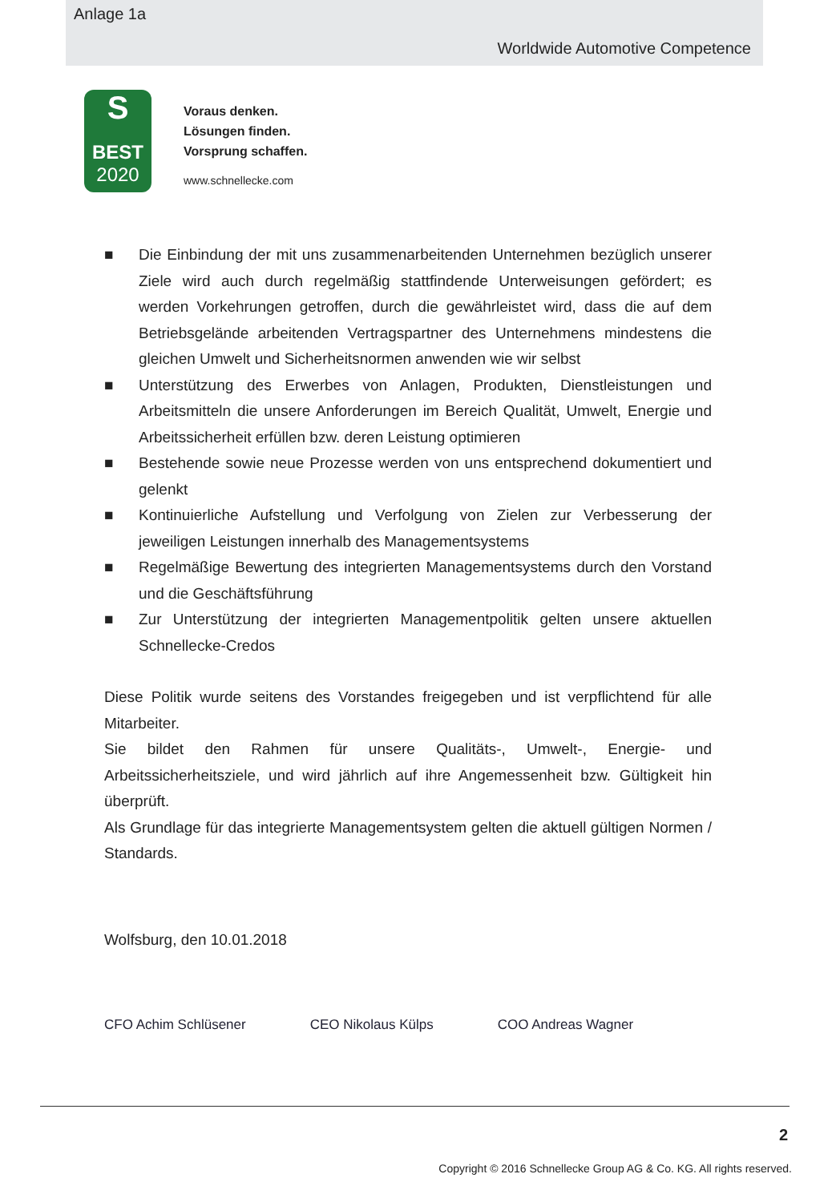Anlage 1a
Worldwide Automotive Competence
S
BEST
2020
Voraus denken.
Lösungen finden.
Vorsprung schaffen.
www.schnellecke.com
■ Die Einbindung der mit uns zusammenarbeitenden Unternehmen bezüglich unserer Ziele wird auch durch regelmäßig stattfindende Unterweisungen gefördert; es werden Vorkehrungen getroffen, durch die gewährleistet wird, dass die auf dem Betriebsgelände arbeitenden Vertragspartner des Unternehmens mindestens die gleichen Umwelt und Sicherheitsnormen anwenden wie wir selbst
■ Unterstützung des Erwerbes von Anlagen, Produkten, Dienstleistungen und Arbeitsmitteln die unsere Anforderungen im Bereich Qualität, Umwelt, Energie und Arbeitssicherheit erfüllen bzw. deren Leistung optimieren
■ Bestehende sowie neue Prozesse werden von uns entsprechend dokumentiert und gelenkt
■ Kontinuierliche Aufstellung und Verfolgung von Zielen zur Verbesserung der jeweiligen Leistungen innerhalb des Managementsystems
■ Regelmäßige Bewertung des integrierten Managementsystems durch den Vorstand und die Geschäftsführung
■ Zur Unterstützung der integrierten Managementpolitik gelten unsere aktuellen Schnellecke-Credos
Diese Politik wurde seitens des Vorstandes freigegeben und ist verpflichtend für alle Mitarbeiter.
Sie bildet den Rahmen für unsere Qualitäts-, Umwelt-, Energie- und Arbeitssicherheitsziele, und wird jährlich auf ihre Angemessenheit bzw. Gültigkeit hin überprüft.
Als Grundlage für das integrierte Managementsystem gelten die aktuell gültigen Normen / Standards.
Wolfsburg, den 10.01.2018
CFO Achim Schlüsener CEO Nikolaus Külps COO Andreas Wagner
2
Copyright © 2016 Schnellecke Group AG & Co. KG. All rights reserved.